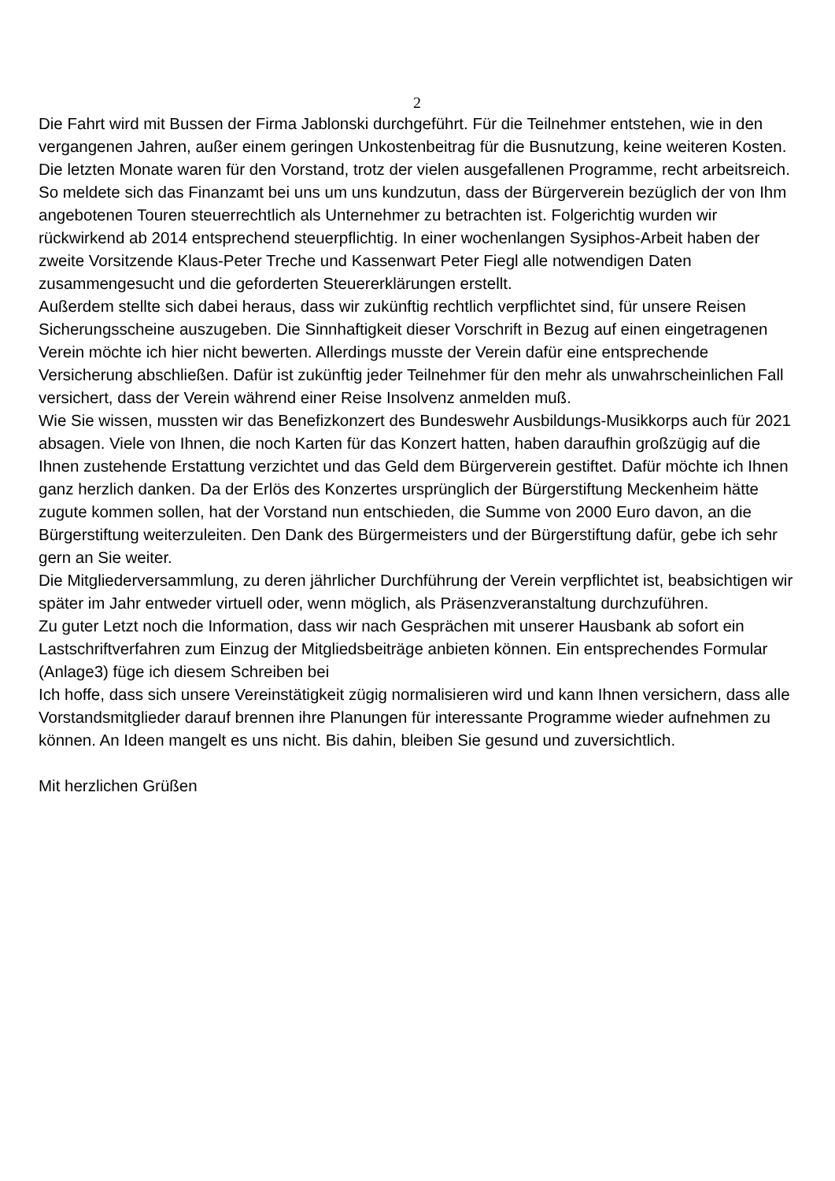2
Die Fahrt wird mit Bussen der Firma Jablonski durchgeführt. Für die Teilnehmer entstehen, wie in den vergangenen Jahren, außer einem geringen Unkostenbeitrag für die Busnutzung, keine weiteren Kosten.
Die letzten Monate waren für den Vorstand, trotz der vielen ausgefallenen Programme, recht arbeitsreich. So meldete sich das Finanzamt bei uns um uns kundzutun, dass der Bürgerverein bezüglich der von Ihm angebotenen Touren steuerrechtlich als Unternehmer zu betrachten ist. Folgerichtig wurden wir rückwirkend ab 2014 entsprechend steuerpflichtig. In einer wochenlangen Sysiphos-Arbeit haben der zweite Vorsitzende Klaus-Peter Treche und Kassenwart Peter Fiegl alle notwendigen Daten zusammengesucht und die geforderten Steuererklärungen erstellt.
Außerdem stellte sich dabei heraus, dass wir zukünftig rechtlich verpflichtet sind, für unsere Reisen Sicherungsscheine auszugeben. Die Sinnhaftigkeit dieser Vorschrift in Bezug auf einen eingetragenen Verein möchte ich hier nicht bewerten. Allerdings musste der Verein dafür eine entsprechende Versicherung abschließen. Dafür ist zukünftig jeder Teilnehmer für den mehr als unwahrscheinlichen Fall versichert, dass der Verein während einer Reise Insolvenz anmelden muß.
Wie Sie wissen, mussten wir das Benefizkonzert des Bundeswehr Ausbildungs-Musikkorps auch für 2021 absagen. Viele von Ihnen, die noch Karten für das Konzert hatten, haben daraufhin großzügig auf die Ihnen zustehende Erstattung verzichtet und das Geld dem Bürgerverein gestiftet. Dafür möchte ich Ihnen ganz herzlich danken. Da der Erlös des Konzertes ursprünglich der Bürgerstiftung Meckenheim hätte zugute kommen sollen, hat der Vorstand nun entschieden, die Summe von 2000 Euro davon, an die Bürgerstiftung weiterzuleiten. Den Dank des Bürgermeisters und der Bürgerstiftung dafür, gebe ich sehr gern an Sie weiter.
Die Mitgliederversammlung, zu deren jährlicher Durchführung der Verein verpflichtet ist, beabsichtigen wir später im Jahr entweder virtuell oder, wenn möglich, als Präsenzveranstaltung durchzuführen.
Zu guter Letzt noch die Information, dass wir nach Gesprächen mit unserer Hausbank ab sofort ein Lastschriftverfahren zum Einzug der Mitgliedsbeiträge anbieten können. Ein entsprechendes Formular (Anlage3) füge ich diesem Schreiben bei
Ich hoffe, dass sich unsere Vereinstätigkeit zügig normalisieren wird und kann Ihnen versichern, dass alle Vorstandsmitglieder darauf brennen ihre Planungen für interessante Programme wieder aufnehmen zu können. An Ideen mangelt es uns nicht. Bis dahin, bleiben Sie gesund und zuversichtlich.
Mit herzlichen Grüßen